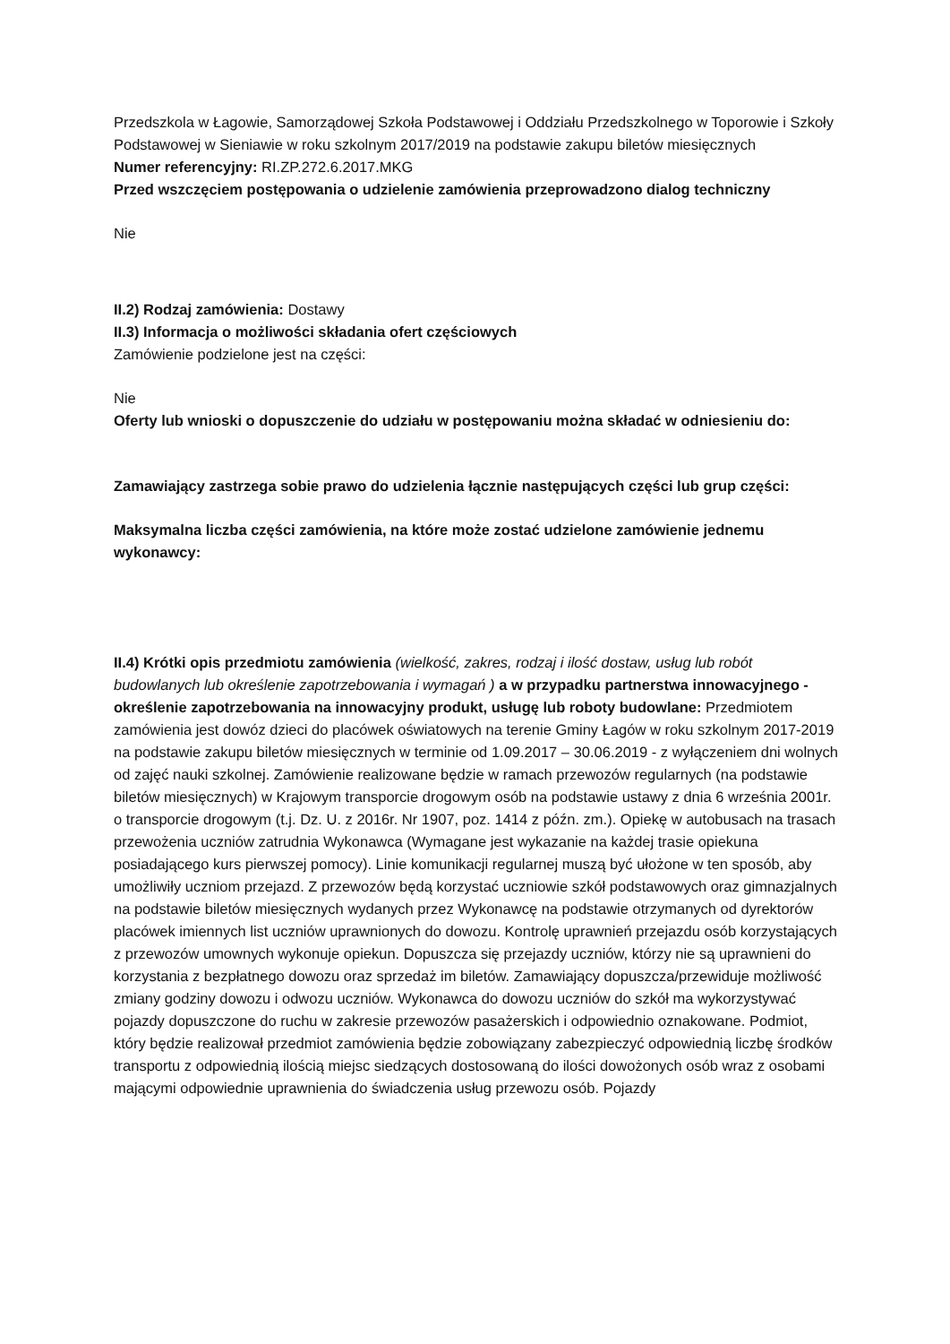Przedszkola w Łagowie, Samorządowej Szkoła Podstawowej i Oddziału Przedszkolnego w Toporowie i Szkoły Podstawowej w Sieniawie w roku szkolnym 2017/2019 na podstawie zakupu biletów miesięcznych
Numer referencyjny: RI.ZP.272.6.2017.MKG
Przed wszczęciem postępowania o udzielenie zamówienia przeprowadzono dialog techniczny
Nie
II.2) Rodzaj zamówienia: Dostawy
II.3) Informacja o możliwości składania ofert częściowych
Zamówienie podzielone jest na części:
Nie
Oferty lub wnioski o dopuszczenie do udziału w postępowaniu można składać w odniesieniu do:
Zamawiający zastrzega sobie prawo do udzielenia łącznie następujących części lub grup części:
Maksymalna liczba części zamówienia, na które może zostać udzielone zamówienie jednemu wykonawcy:
II.4) Krótki opis przedmiotu zamówienia (wielkość, zakres, rodzaj i ilość dostaw, usług lub robót budowlanych lub określenie zapotrzebowania i wymagań ) a w przypadku partnerstwa innowacyjnego - określenie zapotrzebowania na innowacyjny produkt, usługę lub roboty budowlane: Przedmiotem zamówienia jest dowóz dzieci do placówek oświatowych na terenie Gminy Łagów w roku szkolnym 2017-2019 na podstawie zakupu biletów miesięcznych w terminie od 1.09.2017 – 30.06.2019 - z wyłączeniem dni wolnych od zajęć nauki szkolnej. Zamówienie realizowane będzie w ramach przewozów regularnych (na podstawie biletów miesięcznych) w Krajowym transporcie drogowym osób na podstawie ustawy z dnia 6 września 2001r. o transporcie drogowym (t.j. Dz. U. z 2016r. Nr 1907, poz. 1414 z późn. zm.). Opiekę w autobusach na trasach przewożenia uczniów zatrudnia Wykonawca (Wymagane jest wykazanie na każdej trasie opiekuna posiadającego kurs pierwszej pomocy). Linie komunikacji regularnej muszą być ułożone w ten sposób, aby umożliwiły uczniom przejazd. Z przewozów będą korzystać uczniowie szkół podstawowych oraz gimnazjalnych na podstawie biletów miesięcznych wydanych przez Wykonawcę na podstawie otrzymanych od dyrektorów placówek imiennych list uczniów uprawnionych do dowozu. Kontrolę uprawnień przejazdu osób korzystających z przewozów umownych wykonuje opiekun. Dopuszcza się przejazdy uczniów, którzy nie są uprawnieni do korzystania z bezpłatnego dowozu oraz sprzedaż im biletów. Zamawiający dopuszcza/przewiduje możliwość zmiany godziny dowozu i odwozu uczniów. Wykonawca do dowozu uczniów do szkół ma wykorzystywać pojazdy dopuszczone do ruchu w zakresie przewozów pasażerskich i odpowiednio oznakowane. Podmiot, który będzie realizował przedmiot zamówienia będzie zobowiązany zabezpieczyć odpowiednią liczbę środków transportu z odpowiednią ilością miejsc siedzących dostosowaną do ilości dowożonych osób wraz z osobami mającymi odpowiednie uprawnienia do świadczenia usług przewozu osób. Pojazdy